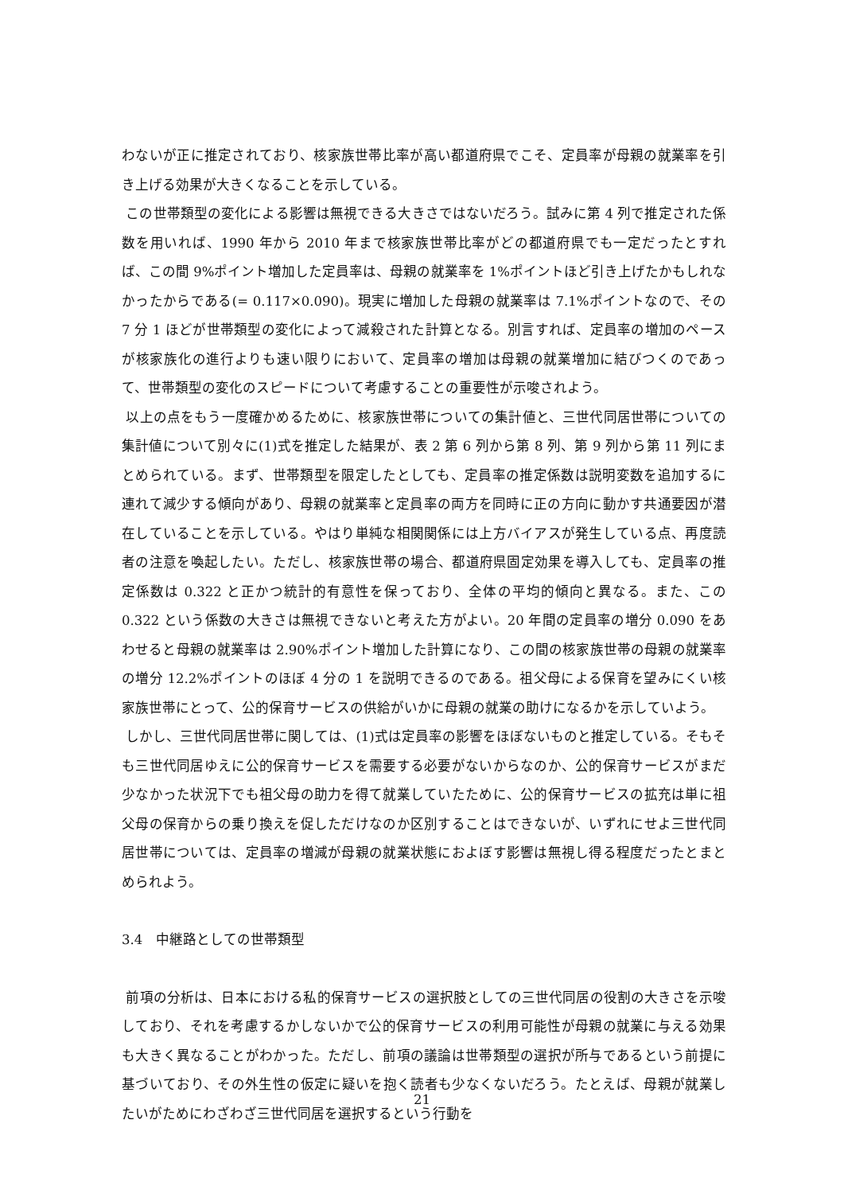わないが正に推定されており、核家族世帯比率が高い都道府県でこそ、定員率が母親の就業率を引き上げる効果が大きくなることを示している。
この世帯類型の変化による影響は無視できる大きさではないだろう。試みに第 4 列で推定された係数を用いれば、1990 年から 2010 年まで核家族世帯比率がどの都道府県でも一定だったとすれば、この間 9%ポイント増加した定員率は、母親の就業率を 1%ポイントほど引き上げたかもしれなかったからである(= 0.117×0.090)。現実に増加した母親の就業率は 7.1%ポイントなので、その 7 分 1 ほどが世帯類型の変化によって減殺された計算となる。別言すれば、定員率の増加のペースが核家族化の進行よりも速い限りにおいて、定員率の増加は母親の就業増加に結びつくのであって、世帯類型の変化のスピードについて考慮することの重要性が示唆されよう。
以上の点をもう一度確かめるために、核家族世帯についての集計値と、三世代同居世帯についての集計値について別々に(1)式を推定した結果が、表 2 第 6 列から第 8 列、第 9 列から第 11 列にまとめられている。まず、世帯類型を限定したとしても、定員率の推定係数は説明変数を追加するに連れて減少する傾向があり、母親の就業率と定員率の両方を同時に正の方向に動かす共通要因が潜在していることを示している。やはり単純な相関関係には上方バイアスが発生している点、再度読者の注意を喚起したい。ただし、核家族世帯の場合、都道府県固定効果を導入しても、定員率の推定係数は 0.322 と正かつ統計的有意性を保っており、全体の平均的傾向と異なる。また、この 0.322 という係数の大きさは無視できないと考えた方がよい。20 年間の定員率の増分 0.090 をあわせると母親の就業率は 2.90%ポイント増加した計算になり、この間の核家族世帯の母親の就業率の増分 12.2%ポイントのほぼ 4 分の 1 を説明できるのである。祖父母による保育を望みにくい核家族世帯にとって、公的保育サービスの供給がいかに母親の就業の助けになるかを示していよう。
しかし、三世代同居世帯に関しては、(1)式は定員率の影響をほぼないものと推定している。そもそも三世代同居ゆえに公的保育サービスを需要する必要がないからなのか、公的保育サービスがまだ少なかった状況下でも祖父母の助力を得て就業していたために、公的保育サービスの拡充は単に祖父母の保育からの乗り換えを促しただけなのか区別することはできないが、いずれにせよ三世代同居世帯については、定員率の増減が母親の就業状態におよぼす影響は無視し得る程度だったとまとめられよう。
3.4　中継路としての世帯類型
前項の分析は、日本における私的保育サービスの選択肢としての三世代同居の役割の大きさを示唆しており、それを考慮するかしないかで公的保育サービスの利用可能性が母親の就業に与える効果も大きく異なることがわかった。ただし、前項の議論は世帯類型の選択が所与であるという前提に基づいており、その外生性の仮定に疑いを抱く読者も少なくないだろう。たとえば、母親が就業したいがためにわざわざ三世代同居を選択するという行動を
21